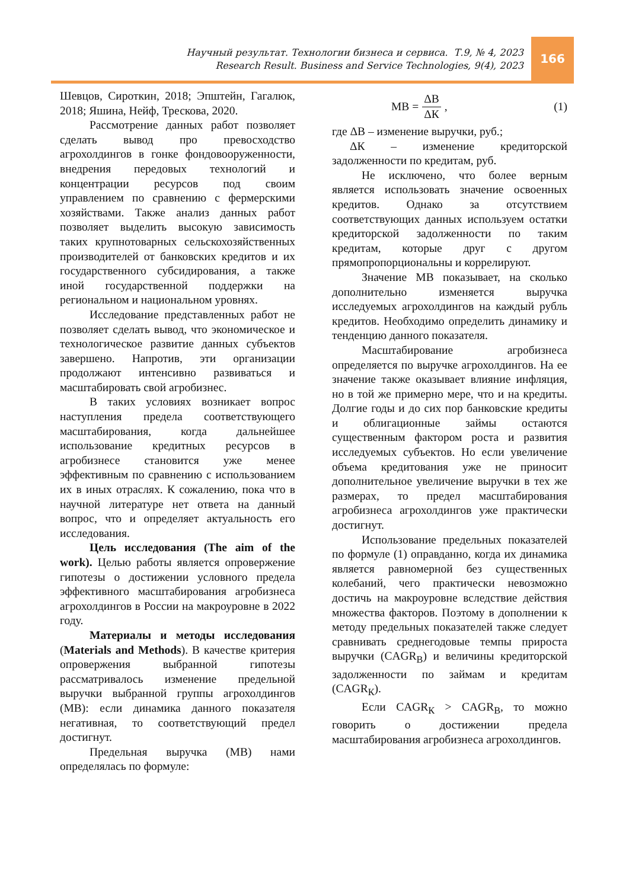Научный результат. Технологии бизнеса и сервиса. Т.9, № 4, 2023
Research Result. Business and Service Technologies, 9(4), 2023
166
Шевцов, Сироткин, 2018; Эпштейн, Гагалюк, 2018; Яшина, Нейф, Трескова, 2020.
Рассмотрение данных работ позволяет сделать вывод про превосходство агрохолдингов в гонке фондово­оруженности, внедрения передовых технологий и концентрации ресурсов под своим управлением по сравнению с фермерскими хозяйствами. Также анализ данных работ позволяет выделить высокую зависимость таких крупнотоварных сельскохозяйственных производителей от банковских кредитов и их государственного субсидирования, а также иной государственной поддержки на региональном и национальном уровнях.
Исследование представленных работ не позволяет сделать вывод, что экономическое и технологическое развитие данных субъектов завершено. Напротив, эти организации продолжают интенсивно развиваться и масштабировать свой агробизнес.
В таких условиях возникает вопрос наступления предела соответствующего масштабирования, когда дальнейшее использование кредитных ресурсов в агробизнесе становится уже менее эффективным по сравнению с использованием их в иных отраслях. К сожалению, пока что в научной литературе нет ответа на данный вопрос, что и определяет актуальность его исследования.
Цель исследования (The aim of the work). Целью работы является опро­вержение гипотезы о достижении услов­ного предела эффективного масштаби­рования агробизнеса агрохолдингов в России на макроуровне в 2022 году.
Материалы и методы исследова­ния (Materials and Methods). В качестве критерия опровержения выбранной гипо­тезы рассматривалось изменение предель­ной выручки выбранной группы агрохол­дингов (МВ): если динамика данного пока­зателя негативная, то соответствующий предел достигнут.
Предельная выручка (МВ) нами определялась по формуле:
МВ = ΔВ ΔК, (1)
где ΔВ – изменение выручки, руб.;
ΔК – изменение кредиторской задолженности по кредитам, руб.
Не исключено, что более верным является использовать значение освоенных кредитов. Однако за отсутствием соответствующих данных используем остатки кредиторской задолженности по таким кредитам, которые друг с другом прямопропорциональны и коррелируют.
Значение МВ показывает, на сколько дополнительно изменяется выручка исследуемых агрохолдингов на каждый рубль кредитов. Необходимо определить динамику и тенденцию данного показателя.
Масштабирование агробизнеса определяется по выручке агрохолдингов. На ее значение также оказывает влияние инфляция, но в той же примерно мере, что и на кредиты. Долгие годы и до сих пор банковские кредиты и облигационные займы остаются существенным фактором роста и развития исследуемых субъектов. Но если увеличение объема кредитования уже не приносит дополнительное увеличение выручки в тех же размерах, то предел масштабирования агробизнеса агрохолдингов уже практически достигнут.
Использование предельных показателей по формуле (1) оправданно, когда их динамика является равномерной без существенных колебаний, чего практически невозможно достичь на макроуровне вследствие действия множества факторов. Поэтому в дополнении к методу предельных показателей также следует сравнивать среднегодовые темпы прироста выручки (CAGR<sub>В</sub>) и величины кредиторской задолженности по займам и кредитам (CAGR<sub>К</sub>).
Если CAGR<sub>К</sub> > CAGR<sub>В</sub>, то можно говорить о достижении предела масштабирования агробизнеса агро­холдингов.